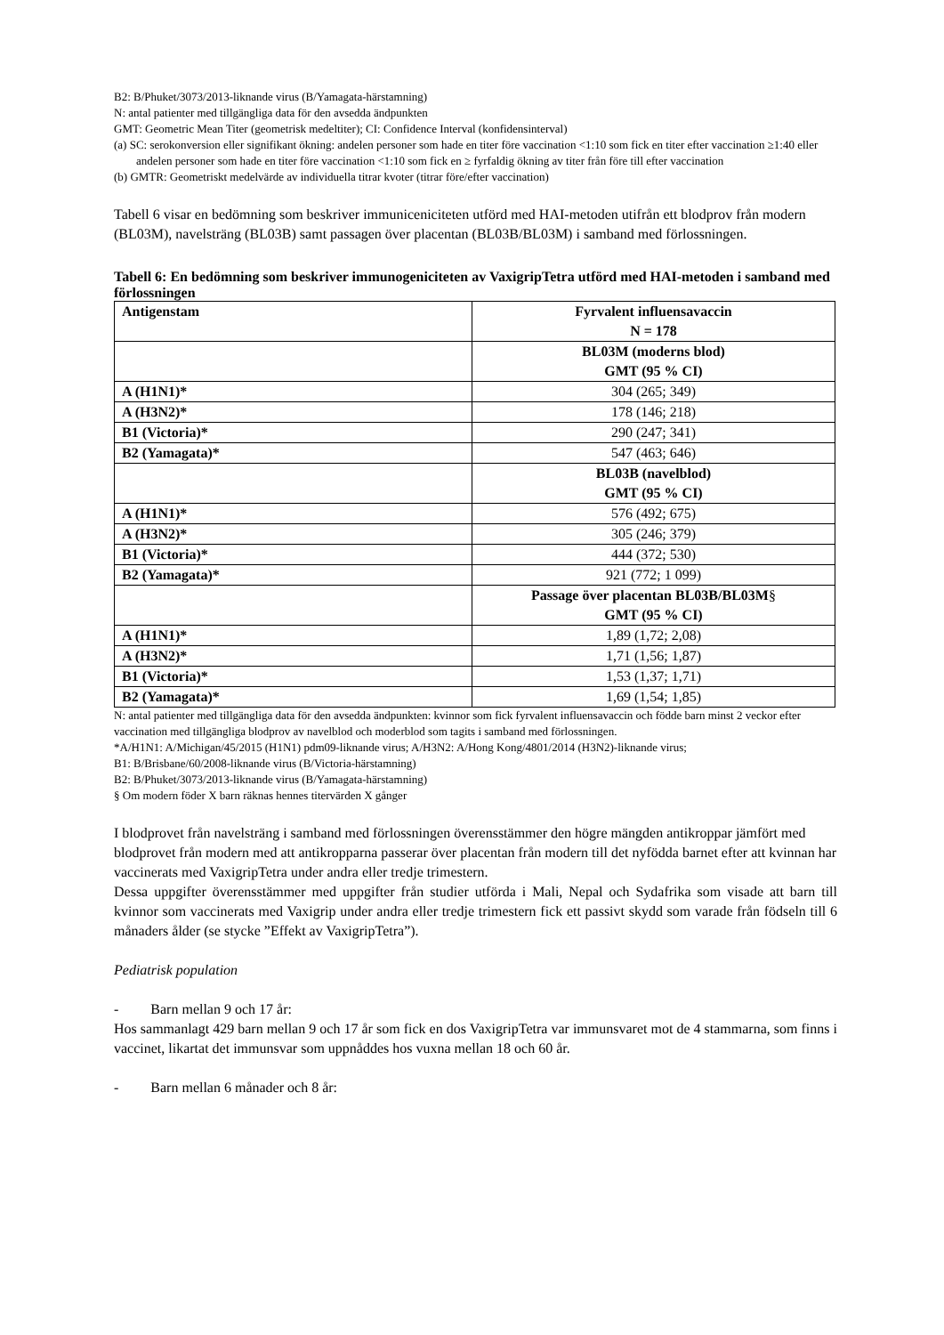B2: B/Phuket/3073/2013-liknande virus (B/Yamagata-härstamning)
N: antal patienter med tillgängliga data för den avsedda ändpunkten
GMT: Geometric Mean Titer (geometrisk medeltiter); CI: Confidence Interval (konfidensinterval)
(a) SC: serokonversion eller signifikant ökning: andelen personer som hade en titer före vaccination <1:10 som fick en titer efter vaccination ≥1:40 eller andelen personer som hade en titer före vaccination <1:10 som fick en ≥ fyrfaldig ökning av titer från före till efter vaccination
(b) GMTR: Geometriskt medelvärde av individuella titrar kvoter (titrar före/efter vaccination)
Tabell 6 visar en bedömning som beskriver immuniceniciteten utförd med HAI-metoden utifrån ett blodprov från modern (BL03M), navelsträng (BL03B) samt passagen över placentan (BL03B/BL03M) i samband med förlossningen.
Tabell 6: En bedömning som beskriver immunogeniciteten av VaxigripTetra utförd med HAI-metoden i samband med förlossningen
| Antigenstam | Fyrvalent influensavaccin N = 178 |
| --- | --- |
| | BL03M (moderns blod) GMT (95 % CI) |
| A (H1N1)* | 304 (265; 349) |
| A (H3N2)* | 178 (146; 218) |
| B1 (Victoria)* | 290 (247; 341) |
| B2 (Yamagata)* | 547 (463; 646) |
| | BL03B (navelblod) GMT (95 % CI) |
| A (H1N1)* | 576 (492; 675) |
| A (H3N2)* | 305 (246; 379) |
| B1 (Victoria)* | 444 (372; 530) |
| B2 (Yamagata)* | 921 (772; 1 099) |
| | Passage över placentan BL03B/BL03M § GMT (95 % CI) |
| A (H1N1)* | 1,89 (1,72; 2,08) |
| A (H3N2)* | 1,71 (1,56; 1,87) |
| B1 (Victoria)* | 1,53 (1,37; 1,71) |
| B2 (Yamagata)* | 1,69 (1,54; 1,85) |
N: antal patienter med tillgängliga data för den avsedda ändpunkten: kvinnor som fick fyrvalent influensavaccin och födde barn minst 2 veckor efter vaccination med tillgängliga blodprov av navelblod och moderblod som tagits i samband med förlossningen.
*A/H1N1: A/Michigan/45/2015 (H1N1) pdm09-liknande virus; A/H3N2: A/Hong Kong/4801/2014 (H3N2)-liknande virus;
B1: B/Brisbane/60/2008-liknande virus (B/Victoria-härstamning)
B2: B/Phuket/3073/2013-liknande virus (B/Yamagata-härstamning)
§ Om modern föder X barn räknas hennes titervärden X gånger
I blodprovet från navelsträng i samband med förlossningen överensstämmer den högre mängden antikroppar jämfört med blodprovet från modern med att antikropparna passerar över placentan från modern till det nyfödda barnet efter att kvinnan har vaccinerats med VaxigripTetra under andra eller tredje trimestern.
Dessa uppgifter överensstämmer med uppgifter från studier utförda i Mali, Nepal och Sydafrika som visade att barn till kvinnor som vaccinerats med Vaxigrip under andra eller tredje trimestern fick ett passivt skydd som varade från födseln till 6 månaders ålder (se stycke ”Effekt av VaxigripTetra”).
Pediatrisk population
- Barn mellan 9 och 17 år:
Hos sammanlagt 429 barn mellan 9 och 17 år som fick en dos VaxigripTetra var immunsvaret mot de 4 stammarna, som finns i vaccinet, likartat det immunsvar som uppnåddes hos vuxna mellan 18 och 60 år.
- Barn mellan 6 månader och 8 år: